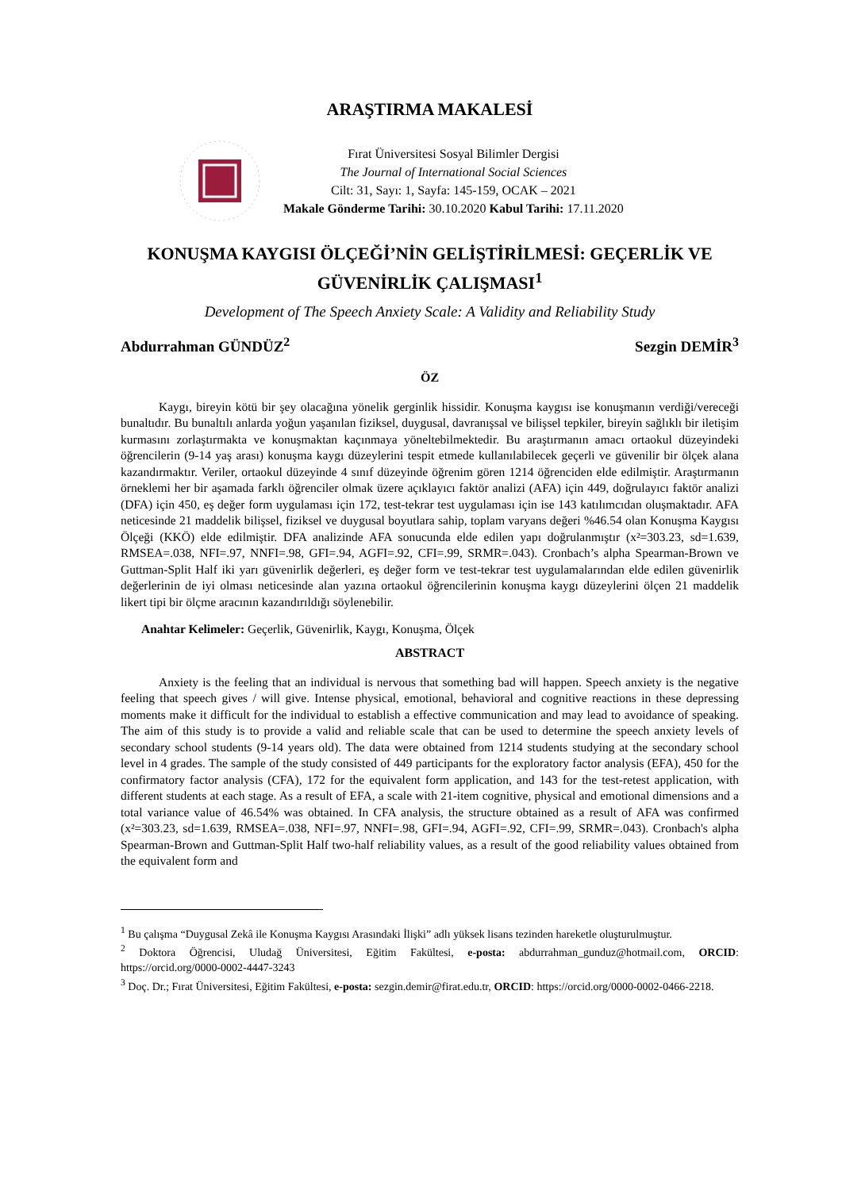ARAŞTIRMA MAKALESİ
Fırat Üniversitesi Sosyal Bilimler Dergisi
The Journal of International Social Sciences
Cilt: 31, Sayı: 1, Sayfa: 145-159, OCAK – 2021
Makale Gönderme Tarihi: 30.10.2020 Kabul Tarihi: 17.11.2020
KONUŞMA KAYGISI ÖLÇEĞİ’NİN GELİŞTİRİLMESİ: GEÇERLİK VE GÜVENİRLİK ÇALIŞMASI<sup>1</sup>
Development of The Speech Anxiety Scale: A Validity and Reliability Study
Abdurrahman GÜNDÜZ<sup>2</sup> Sezgin DEMİR<sup>3</sup>
ÖZ
Kaygı, bireyin kötü bir şey olacağına yönelik gerginlik hissidir. Konuşma kaygısı ise konuşmanın verdiği/vereceği bunaltıdır. Bu bunaltılı anlarda yoğun yaşanılan fiziksel, duygusal, davranışsal ve bilişsel tepkiler, bireyin sağlıklı bir iletişim kurmasını zorlaştırmakta ve konuşmaktan kaçınmaya yöneltebilmektedir. Bu araştırmanın amacı ortaokul düzeyindeki öğrencilerin (9-14 yaş arası) konuşma kaygı düzeylerini tespit etmede kullanılabilecek geçerli ve güvenilir bir ölçek alana kazandırmaktır. Veriler, ortaokul düzeyinde 4 sınıf düzeyinde öğrenim gören 1214 öğrenciden elde edilmiştir. Araştırmanın örneklemi her bir aşamada farklı öğrenciler olmak üzere açıklayıcı faktör analizi (AFA) için 449, doğrulayıcı faktör analizi (DFA) için 450, eş değer form uygulaması için 172, test-tekrar test uygulaması için ise 143 katılımcıdan oluşmaktadır. AFA neticesinde 21 maddelik bilişsel, fiziksel ve duygusal boyutlara sahip, toplam varyans değeri %46.54 olan Konuşma Kaygısı Ölçeği (KKÖ) elde edilmiştir. DFA analizinde AFA sonucunda elde edilen yapı doğrulanmıştır (x²=303.23, sd=1.639, RMSEA=.038, NFI=.97, NNFI=.98, GFI=.94, AGFI=.92, CFI=.99, SRMR=.043). Cronbach’s alpha Spearman-Brown ve Guttman-Split Half iki yarı güvenirlik değerleri, eş değer form ve test-tekrar test uygulamalarından elde edilen güvenirlik değerlerinin de iyi olması neticesinde alan yazına ortaokul öğrencilerinin konuşma kaygı düzeylerini ölçen 21 maddelik likert tipi bir ölçme aracının kazandırıldığı söylenebilir.
Anahtar Kelimeler: Geçerlik, Güvenirlik, Kaygı, Konuşma, Ölçek
ABSTRACT
Anxiety is the feeling that an individual is nervous that something bad will happen. Speech anxiety is the negative feeling that speech gives / will give. Intense physical, emotional, behavioral and cognitive reactions in these depressing moments make it difficult for the individual to establish a effective communication and may lead to avoidance of speaking. The aim of this study is to provide a valid and reliable scale that can be used to determine the speech anxiety levels of secondary school students (9-14 years old). The data were obtained from 1214 students studying at the secondary school level in 4 grades. The sample of the study consisted of 449 participants for the exploratory factor analysis (EFA), 450 for the confirmatory factor analysis (CFA), 172 for the equivalent form application, and 143 for the test-retest application, with different students at each stage. As a result of EFA, a scale with 21-item cognitive, physical and emotional dimensions and a total variance value of 46.54% was obtained. In CFA analysis, the structure obtained as a result of AFA was confirmed (x²=303.23, sd=1.639, RMSEA=.038, NFI=.97, NNFI=.98, GFI=.94, AGFI=.92, CFI=.99, SRMR=.043). Cronbach's alpha Spearman-Brown and Guttman-Split Half two-half reliability values, as a result of the good reliability values obtained from the equivalent form and
<sup>1</sup> Bu çalışma “Duygusal Zekâ ile Konuşma Kaygısı Arasındaki İlişki” adlı yüksek lisans tezinden hareketle oluşturulmuştur.
<sup>2</sup> Doktora Öğrencisi, Uludağ Üniversitesi, Eğitim Fakültesi, e-posta: abdurrahman_gunduz@hotmail.com, ORCID: https://orcid.org/0000-0002-4447-3243
<sup>3</sup> Doç. Dr.; Fırat Üniversitesi, Eğitim Fakültesi, e-posta: sezgin.demir@firat.edu.tr, ORCID: https://orcid.org/0000-0002-0466-2218.